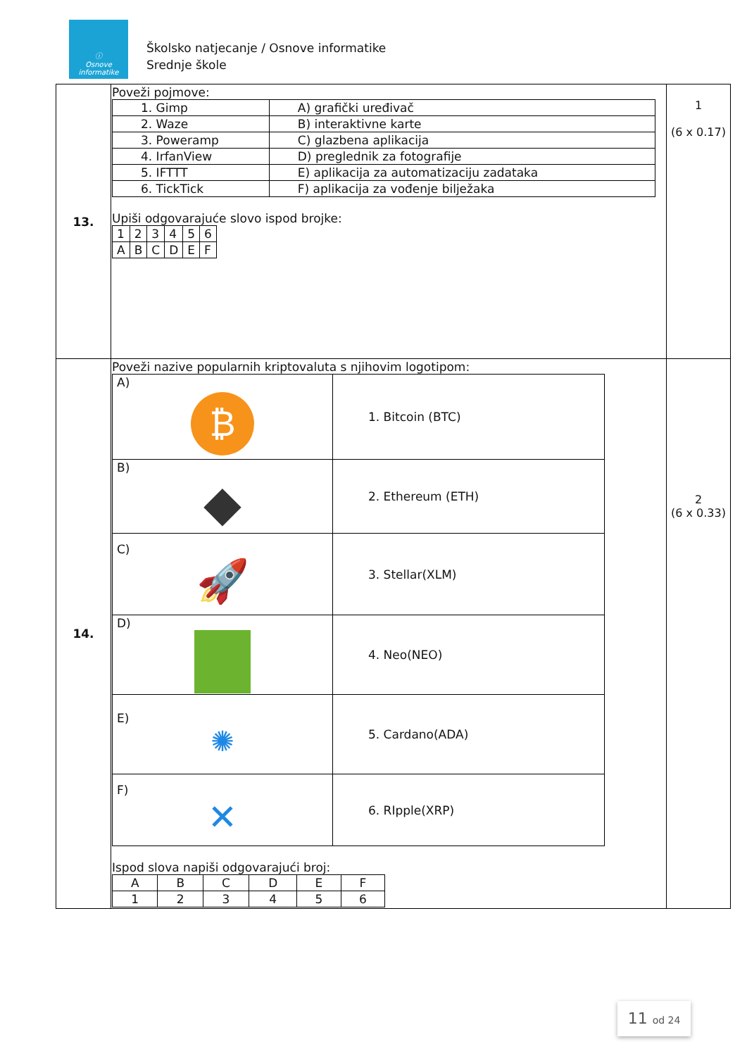ⓘ
Osnove
informatike
Školsko natjecanje / Osnove informatike
Srednje škole
| 13. | Poveži pojmove: / 1. Gimp / A) grafički uređivač / / 2. Waze / B) interaktivne karte / / 3. Poweramp / C) glazbena aplikacija / / 4. IrfanView / D) preglednik za fotografije / / 5. IFTTT / E) aplikacija za automatizaciju zadataka / / 6. TickTick / F) aplikacija za vođenje bilježaka / Upiši odgovarajuće slovo ispod brojke: / 1 / 2 / 3 / 4 / 5 / 6 / / A / B / C / D / E / F / | 1 (6 x 0.17) |
| 14. | Poveži nazive popularnih kriptovaluta s njihovim logotipom: / A) ₿ / 1. Bitcoin (BTC) / / B) ◆ / 2. Ethereum (ETH) / / C) 🚀 / 3. Stellar(XLM) / / D) / 4. Neo(NEO) / / E) ✺ / 5. Cardano(ADA) / / F) ✕ / 6. RIpple(XRP) / Ispod slova napiši odgovarajući broj: / A / B / C / D / E / F / / 1 / 2 / 3 / 4 / 5 / 6 / | 2 (6 x 0.33) |
11 od 24